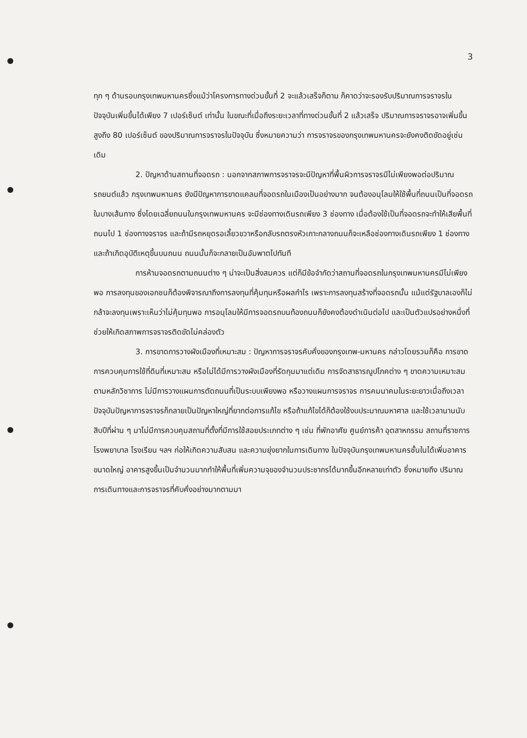3
ทุก ๆ ด้านรอบกรุงเทพมหานครซึ่งแม้ว่าโครงการทางด่วนขั้นที่ 2 จะแล้วเสร็จก็ตาม ก็คาดว่าจะรองรับปริมาณการจราจรในปัจจุบันเพิ่มขึ้นได้เพียง 7 เปอร์เซ็นต์ เท่านั้น ในขณะที่เมื่อถึงระยะเวลาที่ทางด่วนขั้นที่ 2 แล้วเสร็จ ปริมาณการจราจรอาจเพิ่มขึ้นสูงถึง 80 เปอร์เซ็นต์ ของปริมาณการจราจรในปัจจุบัน ซึ่งหมายความว่า การจราจรของกรุงเทพมหานครจะยังคงติดขัดอยู่เช่นเดิม
2. ปัญหาด้านสถานที่จอดรถ : นอกจากสภาพการจราจรจะมีปัญหาที่พื้นผิวการจราจรมีไม่เพียงพอต่อปริมาณรถยนต์แล้ว กรุงเทพมหานคร ยังมีปัญหาการขาดแคลนที่จอดรถในเมืองเป็นอย่างมาก จนต้องอนุโลมให้ใช้พื้นที่ถนนเป็นที่จอดรถในบางเส้นทาง ซึ่งโดยเฉลี่ยถนนในกรุงเทพมหานคร จะมีช่องทางเดินรถเพียง 3 ช่องทาง เมื่อต้องใช้เป็นที่จอดรถจะทำให้เสียพื้นที่ถนนไป 1 ช่องทางจราจร และถ้ามีรถหยุดรอเลี้ยวขวาหรือกลับรถตรงหัวเกาะกลางถนนก็จะเหลือช่องทางเดินรถเพียง 1 ช่องทาง และถ้าเกิดอุบัติเหตุขึ้นบนถนน ถนนนั้นก็จะกลายเป็นอัมพาตไปทันที
การห้ามจอดรถตามถนนต่าง ๆ น่าจะเป็นสิ่งสมควร แต่ก็มีข้อจำกัดว่าสถานที่จอดรถในกรุงเทพมหานครมีไม่เพียงพอ การลงทุนของเอกชนก็ต้องพิจารณาถึงการลงทุนที่คุ้มทุนหรือผลกำไร เพราะการลงทุนสร้างที่จอดรถนั้น แม้แต่รัฐบาลเองก็ไม่กล้าจะลงทุนเพราะเห็นว่าไม่คุ้มทุนพอ การอนุโลมให้มีการจอดรถบนท้องถนนก็ยังคงต้องดำเนินต่อไป และเป็นตัวแปรอย่างหนึ่งที่ช่วยให้เกิดสภาพการจราจรติดขัดไม่คล่องตัว
3. การขาดการวางผังเมืองที่เหมาะสม : ปัญหาการจราจรคับคั่งของกรุงเทพ-มหานคร กล่าวโดยรวมก็คือ การขาดการควบคุมการใช้ที่ดินที่เหมาะสม หรือไม่ได้มีการวางผังเมืองที่รัดกุมมาแต่เดิม การจัดสาธารณูปโภคต่าง ๆ ขาดความเหมาะสมตามหลักวิชาการ ไม่มีการวางแผนการตัดถนนที่เป็นระบบเพียงพอ หรือวางแผนการจราจร การคมนาคมในระยะยาวเมื่อถึงเวลา ปัจจุบันปัญหาการจราจรก็กลายเป็นปัญหาใหญ่ที่ยากต่อการแก้ไข หรือถ้าแก้ไขได้ก็ต้องใช้งบประมาณมหาศาล และใช้เวลานานนับสิบปีที่ผ่าน ๆ มาไม่มีการควบคุมสถานที่ตั้งที่มีการใช้สอยประเภทต่าง ๆ เช่น ที่พักอาศัย ศูนย์การค้า อุตสาหกรรม สถานที่ราชการ โรงพยาบาล โรงเรียน ฯลฯ ก่อให้เกิดความสับสน และความยุ่งยากในการเดินทาง ในปัจจุบันกรุงเทพมหานครชั้นในได้เพิ่มอาคารขนาดใหญ่ อาคารสูงขึ้นเป็นจำนวนมากทำให้พื้นที่เพิ่มความจุของจำนวนประชากรได้มากขึ้นอีกหลายเท่าตัว ซึ่งหมายถึง ปริมาณการเดินทางและการจราจรที่คับคั่งอย่างมากตามมา